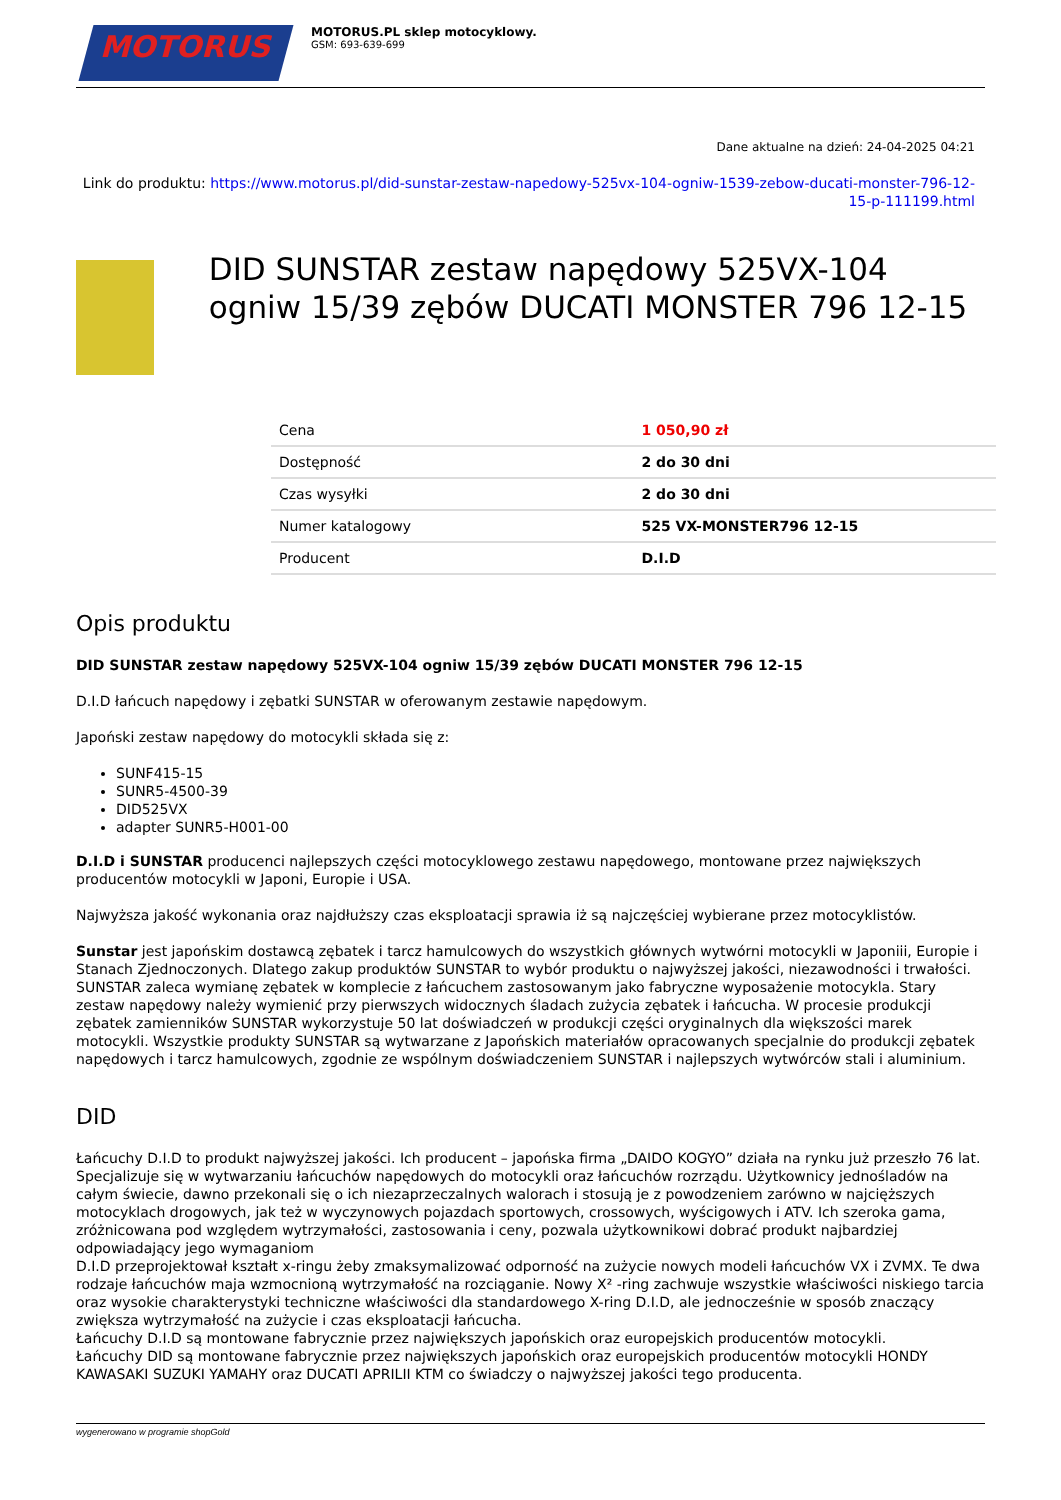MOTORUS
MOTORUS.PL sklep motocyklowy.
GSM: 693-639-699
Dane aktualne na dzień: 24-04-2025 04:21
Link do produktu: https://www.motorus.pl/did-sunstar-zestaw-napedowy-525vx-104-ogniw-1539-zebow-ducati-monster-796-12-15-p-111199.html
DID SUNSTAR zestaw napędowy 525VX-104 ogniw 15/39 zębów DUCATI MONSTER 796 12-15
| Cena | 1 050,90 zł |
| Dostępność | 2 do 30 dni |
| Czas wysyłki | 2 do 30 dni |
| Numer katalogowy | 525 VX-MONSTER796 12-15 |
| Producent | D.I.D |
Opis produktu
DID SUNSTAR zestaw napędowy 525VX-104 ogniw 15/39 zębów DUCATI MONSTER 796 12-15
D.I.D łańcuch napędowy i zębatki SUNSTAR w oferowanym zestawie napędowym.
Japoński zestaw napędowy do motocykli składa się z:
SUNF415-15
SUNR5-4500-39
DID525VX
adapter SUNR5-H001-00
D.I.D i SUNSTAR producenci najlepszych części motocyklowego zestawu napędowego, montowane przez największych producentów motocykli w Japoni, Europie i USA.
Najwyższa jakość wykonania oraz najdłuższy czas eksploatacji sprawia iż są najczęściej wybierane przez motocyklistów.
Sunstar jest japońskim dostawcą zębatek i tarcz hamulcowych do wszystkich głównych wytwórni motocykli w Japoniii, Europie i Stanach Zjednoczonych. Dlatego zakup produktów SUNSTAR to wybór produktu o najwyższej jakości, niezawodności i trwałości. SUNSTAR zaleca wymianę zębatek w komplecie z łańcuchem zastosowanym jako fabryczne wyposażenie motocykla. Stary zestaw napędowy należy wymienić przy pierwszych widocznych śladach zużycia zębatek i łańcucha. W procesie produkcji zębatek zamienników SUNSTAR wykorzystuje 50 lat doświadczeń w produkcji części oryginalnych dla większości marek motocykli. Wszystkie produkty SUNSTAR są wytwarzane z Japońskich materiałów opracowanych specjalnie do produkcji zębatek napędowych i tarcz hamulcowych, zgodnie ze wspólnym doświadczeniem SUNSTAR i najlepszych wytwórców stali i aluminium.
DID
Łańcuchy D.I.D to produkt najwyższej jakości. Ich producent – japońska firma „DAIDO KOGYO” działa na rynku już przeszło 76 lat. Specjalizuje się w wytwarzaniu łańcuchów napędowych do motocykli oraz łańcuchów rozrządu. Użytkownicy jednośladów na całym świecie, dawno przekonali się o ich niezaprzeczalnych walorach i stosują je z powodzeniem zarówno w najcięższych motocyklach drogowych, jak też w wyczynowych pojazdach sportowych, crossowych, wyścigowych i ATV. Ich szeroka gama, zróżnicowana pod względem wytrzymałości, zastosowania i ceny, pozwala użytkownikowi dobrać produkt najbardziej odpowiadający jego wymaganiom
D.I.D przeprojektował kształt x-ringu żeby zmaksymalizować odporność na zużycie nowych modeli łańcuchów VX i ZVMX. Te dwa rodzaje łańcuchów maja wzmocnioną wytrzymałość na rozciąganie. Nowy X² -ring zachwuje wszystkie właściwości niskiego tarcia oraz wysokie charakterystyki techniczne właściwości dla standardowego X-ring D.I.D, ale jednocześnie w sposób znaczący zwiększa wytrzymałość na zużycie i czas eksploatacji łańcucha.
Łańcuchy D.I.D są montowane fabrycznie przez największych japońskich oraz europejskich producentów motocykli.
Łańcuchy DID są montowane fabrycznie przez największych japońskich oraz europejskich producentów motocykli HONDY KAWASAKI SUZUKI YAMAHY oraz DUCATI APRILII KTM co świadczy o najwyższej jakości tego producenta.
wygenerowano w programie shopGold